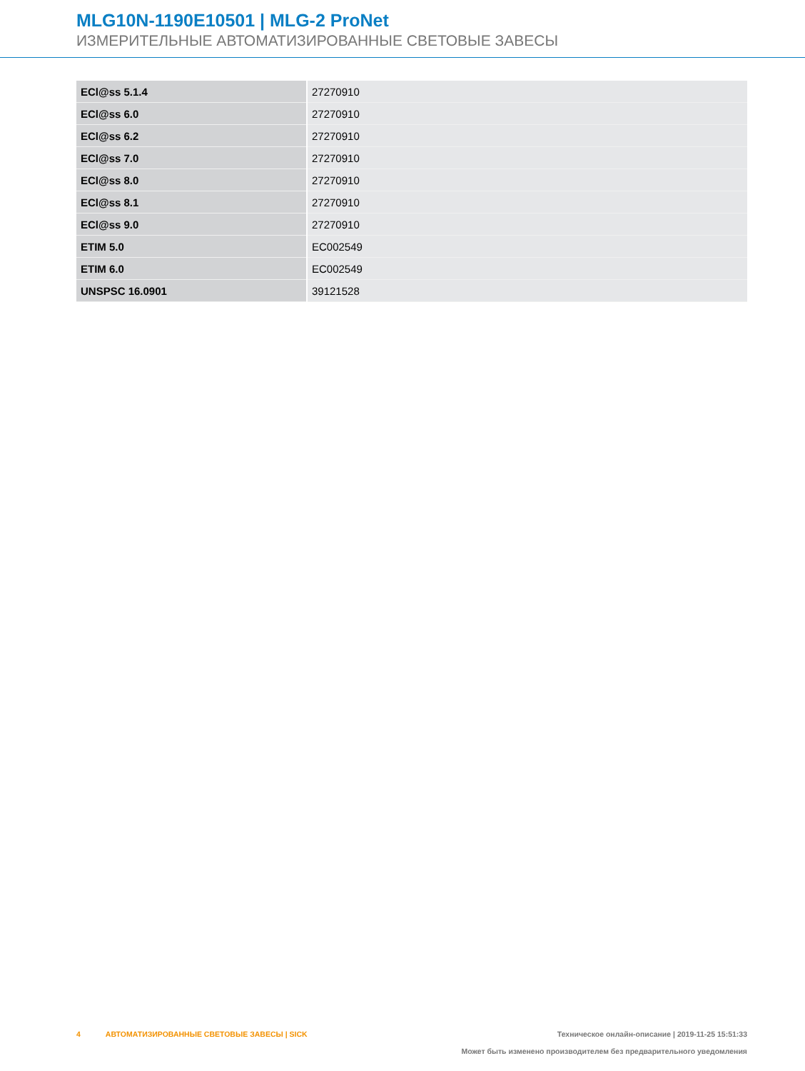MLG10N-1190E10501 | MLG-2 ProNet
ИЗМЕРИТЕЛЬНЫЕ АВТОМАТИЗИРОВАННЫЕ СВЕТОВЫЕ ЗАВЕСЫ
| ECl@ss 5.1.4 | 27270910 |
| ECl@ss 6.0 | 27270910 |
| ECl@ss 6.2 | 27270910 |
| ECl@ss 7.0 | 27270910 |
| ECl@ss 8.0 | 27270910 |
| ECl@ss 8.1 | 27270910 |
| ECl@ss 9.0 | 27270910 |
| ETIM 5.0 | EC002549 |
| ETIM 6.0 | EC002549 |
| UNSPSC 16.0901 | 39121528 |
4 АВТОМАТИЗИРОВАННЫЕ СВЕТОВЫЕ ЗАВЕСЫ | SICK
Техническое онлайн-описание | 2019-11-25 15:51:33
Может быть изменено производителем без предварительного уведомления